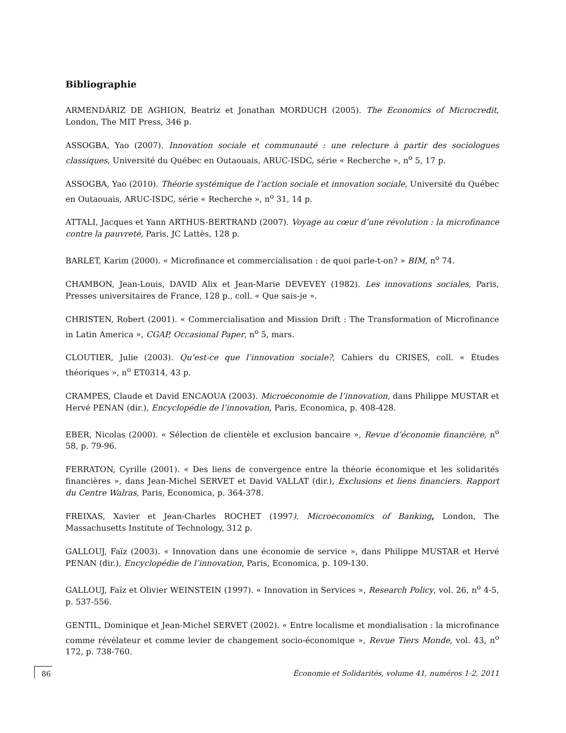Bibliographie
ARMENDÁRIZ DE AGHION, Beatriz et Jonathan MORDUCH (2005). The Economics of Microcredit, London, The MIT Press, 346 p.
ASSOGBA, Yao (2007). Innovation sociale et communauté : une relecture à partir des sociologues classiques, Université du Québec en Outaouais, ARUC-ISDC, série « Recherche », n<sup>o</sup> 5, 17 p.
ASSOGBA, Yao (2010). Théorie systémique de l’action sociale et innovation sociale, Université du Québec en Outaouais, ARUC-ISDC, série « Recherche », n<sup>o</sup> 31, 14 p.
ATTALI, Jacques et Yann ARTHUS-BERTRAND (2007). Voyage au cœur d’une révolution : la microfinance contre la pauvreté, Paris, JC Lattès, 128 p.
BARLET, Karim (2000). « Microfinance et commercialisation : de quoi parle-t-on? » BIM, n<sup>o</sup> 74.
CHAMBON, Jean-Louis, DAVID Alix et Jean-Marie DEVEVEY (1982). Les innovations sociales, Paris, Presses universitaires de France, 128 p., coll. « Que sais-je ».
CHRISTEN, Robert (2001). « Commercialisation and Mission Drift : The Transformation of Microfinance in Latin America », CGAP, Occasional Paper, n<sup>o</sup> 5, mars.
CLOUTIER, Julie (2003). Qu’est-ce que l’innovation sociale?, Cahiers du CRISES, coll. « Études théoriques », n<sup>o</sup> ET0314, 43 p.
CRAMPES, Claude et David ENCAOUA (2003). Microéconomie de l’innovation, dans Philippe MUSTAR et Hervé PENAN (dir.), Encyclopédie de l’innovation, Paris, Economica, p. 408-428.
EBER, Nicolas (2000). « Sélection de clientèle et exclusion bancaire », Revue d’économie financière, n<sup>o</sup> 58, p. 79-96.
FERRATON, Cyrille (2001). « Des liens de convergence entre la théorie économique et les solidarités financières », dans Jean-Michel SERVET et David VALLAT (dir.), Exclusions et liens financiers. Rapport du Centre Walras, Paris, Economica, p. 364-378.
FREIXAS, Xavier et Jean-Charles ROCHET (1997). Microeconomics of Banking, London, The Massachusetts Institute of Technology, 312 p.
GALLOUJ, Faïz (2003). « Innovation dans une économie de service », dans Philippe MUSTAR et Hervé PENAN (dir.), Encyclopédie de l’innovation, Paris, Economica, p. 109-130.
GALLOUJ, Faïz et Olivier WEINSTEIN (1997). « Innovation in Services », Research Policy, vol. 26, n<sup>o</sup> 4-5, p. 537-556.
GENTIL, Dominique et Jean-Michel SERVET (2002). « Entre localisme et mondialisation : la microfinance comme révélateur et comme levier de changement socio-économique », Revue Tiers Monde, vol. 43, n<sup>o</sup> 172, p. 738-760.
86 Économie et Solidarités, volume 41, numéros 1-2, 2011